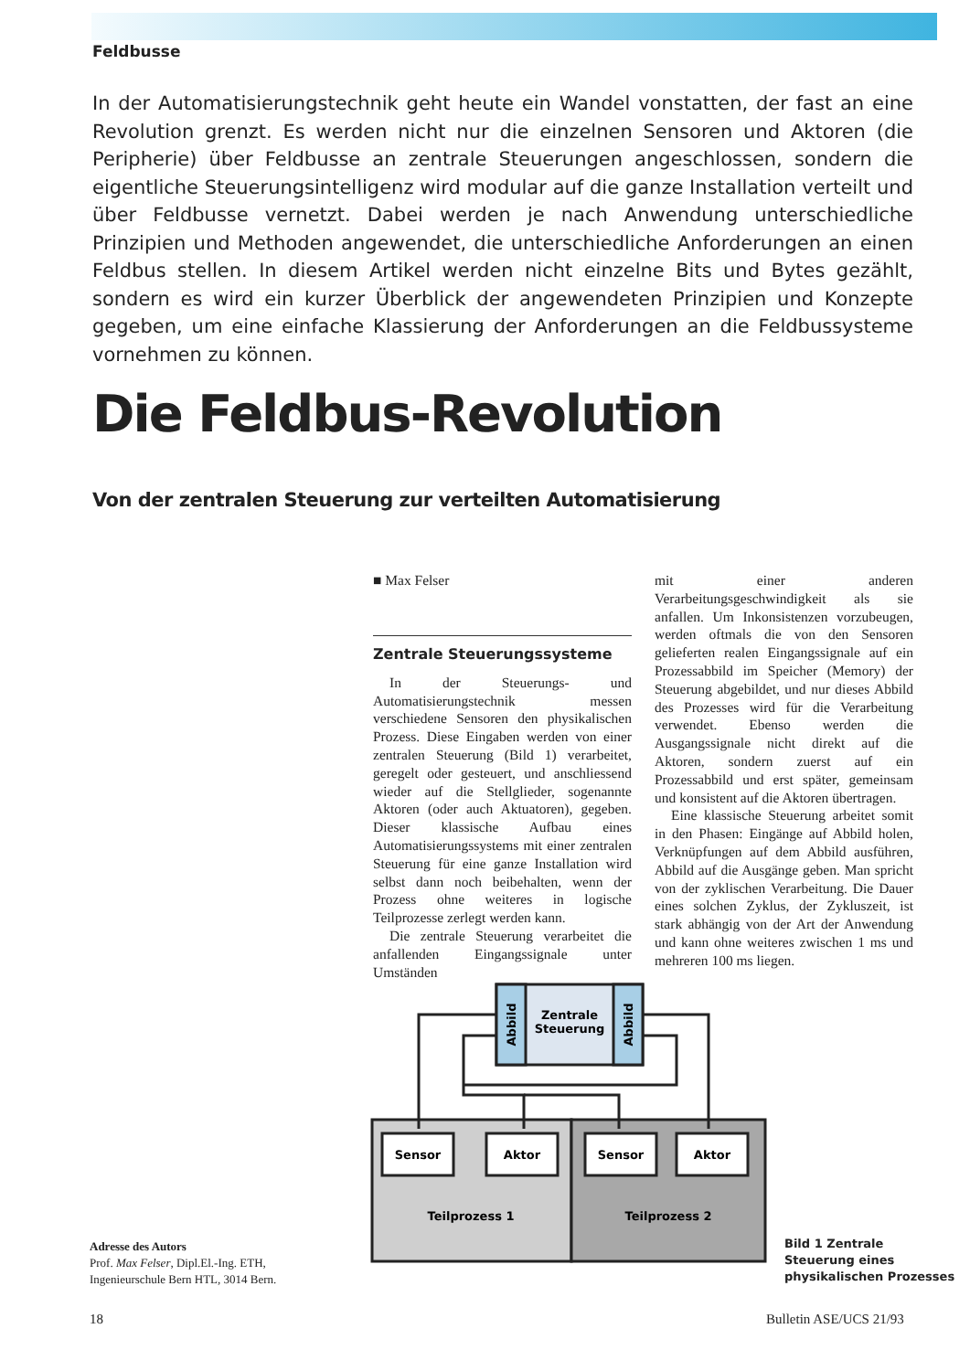Feldbusse
In der Automatisierungstechnik geht heute ein Wandel vonstatten, der fast an eine Revolution grenzt. Es werden nicht nur die einzelnen Sensoren und Aktoren (die Peripherie) über Feldbusse an zentrale Steuerungen angeschlossen, sondern die eigentliche Steuerungsintelligenz wird modular auf die ganze Installation verteilt und über Feldbusse vernetzt. Dabei werden je nach Anwendung unterschiedliche Prinzipien und Methoden angewendet, die unterschiedliche Anforderungen an einen Feldbus stellen. In diesem Artikel werden nicht einzelne Bits und Bytes gezählt, sondern es wird ein kurzer Überblick der angewendeten Prinzipien und Konzepte gegeben, um eine einfache Klassierung der Anforderungen an die Feldbussysteme vornehmen zu können.
Die Feldbus-Revolution
Von der zentralen Steuerung zur verteilten Automatisierung
■ Max Felser
Zentrale Steuerungssysteme
In der Steuerungs- und Automatisierungstechnik messen verschiedene Sensoren den physikalischen Prozess. Diese Eingaben werden von einer zentralen Steuerung (Bild 1) verarbeitet, geregelt oder gesteuert, und anschliessend wieder auf die Stellglieder, sogenannte Aktoren (oder auch Aktuatoren), gegeben. Dieser klassische Aufbau eines Automatisierungssystems mit einer zentralen Steuerung für eine ganze Installation wird selbst dann noch beibehalten, wenn der Prozess ohne weiteres in logische Teilprozesse zerlegt werden kann.
Die zentrale Steuerung verarbeitet die anfallenden Eingangssignale unter Umständen
mit einer anderen Verarbeitungsgeschwindigkeit als sie anfallen. Um Inkonsistenzen vorzubeugen, werden oftmals die von den Sensoren gelieferten realen Eingangssignale auf ein Prozessabbild im Speicher (Memory) der Steuerung abgebildet, und nur dieses Abbild des Prozesses wird für die Verarbeitung verwendet. Ebenso werden die Ausgangssignale nicht direkt auf die Aktoren, sondern zuerst auf ein Prozessabbild und erst später, gemeinsam und konsistent auf die Aktoren übertragen.
Eine klassische Steuerung arbeitet somit in den Phasen: Eingänge auf Abbild holen, Verknüpfungen auf dem Abbild ausführen, Abbild auf die Ausgänge geben. Man spricht von der zyklischen Verarbeitung. Die Dauer eines solchen Zyklus, der Zykluszeit, ist stark abhängig von der Art der Anwendung und kann ohne weiteres zwischen 1 ms und mehreren 100 ms liegen.
Zentrale
Steuerung
Abbild
Abbild
Sensor
Aktor
Sensor
Aktor
Teilprozess 1
Teilprozess 2
Adresse des Autors
Prof. Max Felser, Dipl.El.-Ing. ETH,
Ingenieurschule Bern HTL, 3014 Bern.
Bild 1 Zentrale
Steuerung eines
physikalischen Prozesses
18 Bulletin ASE/UCS 21/93